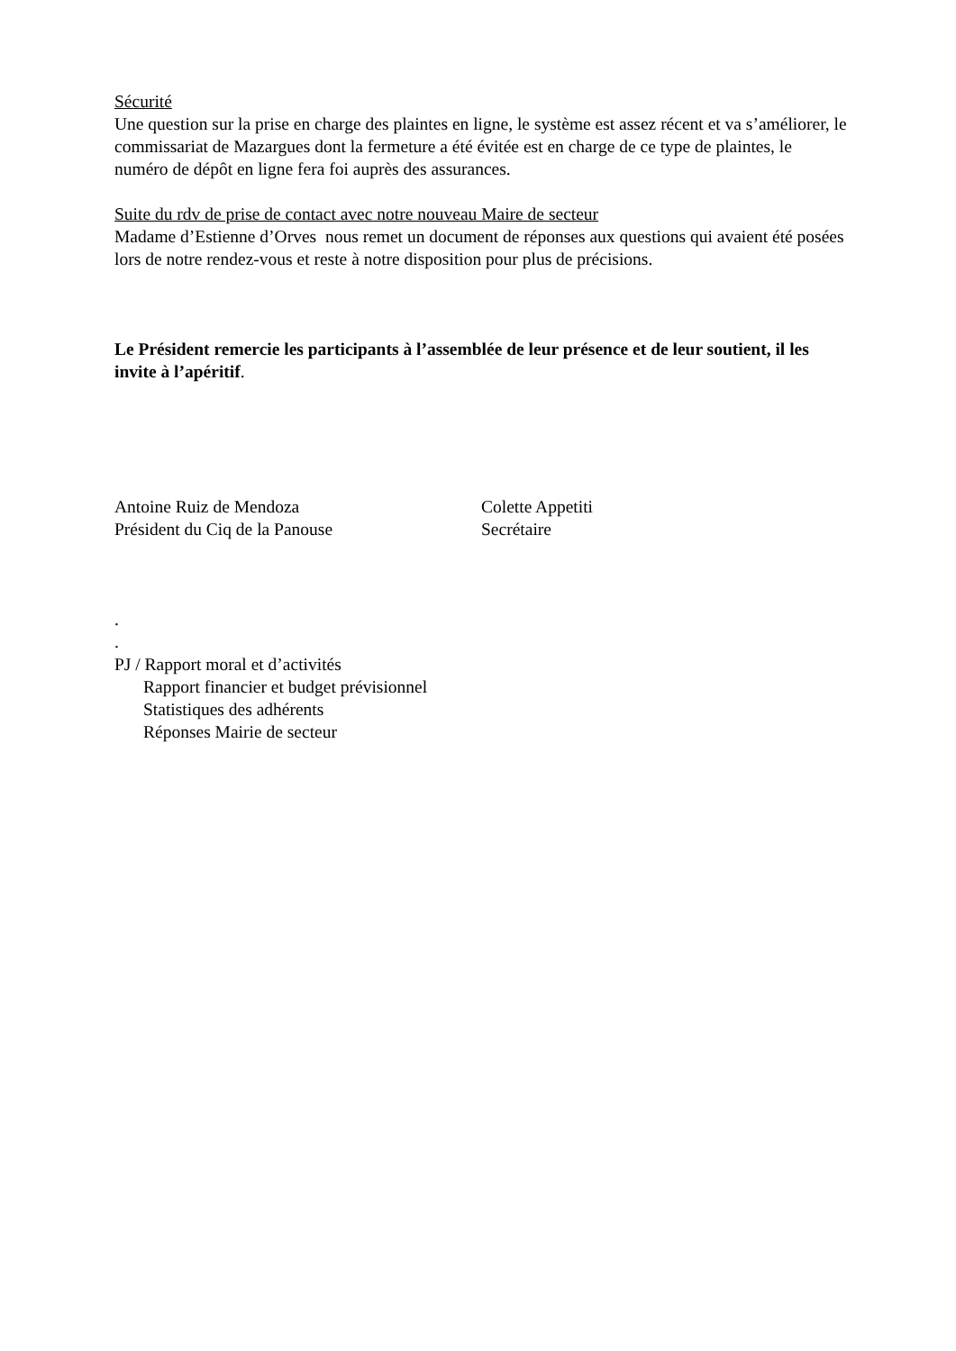Sécurité
Une question sur la prise en charge des plaintes en ligne, le système est assez récent et va s’améliorer, le commissariat de Mazargues dont la fermeture a été évitée est en charge de ce type de plaintes, le numéro de dépôt en ligne fera foi auprès des assurances.
Suite du rdv de prise de contact avec notre nouveau Maire de secteur
Madame d’Estienne d’Orves nous remet un document de réponses aux questions qui avaient été posées lors de notre rendez-vous et reste à notre disposition pour plus de précisions.
Le Président remercie les participants à l’assemblée de leur présence et de leur soutient, il les invite à l’apéritif.
Antoine Ruiz de Mendoza
Président du Ciq de la Panouse
Colette Appetiti
Secrétaire
.
.
PJ / Rapport moral et d’activités
Rapport financier et budget prévisionnel
Statistiques des adhérents
Réponses Mairie de secteur